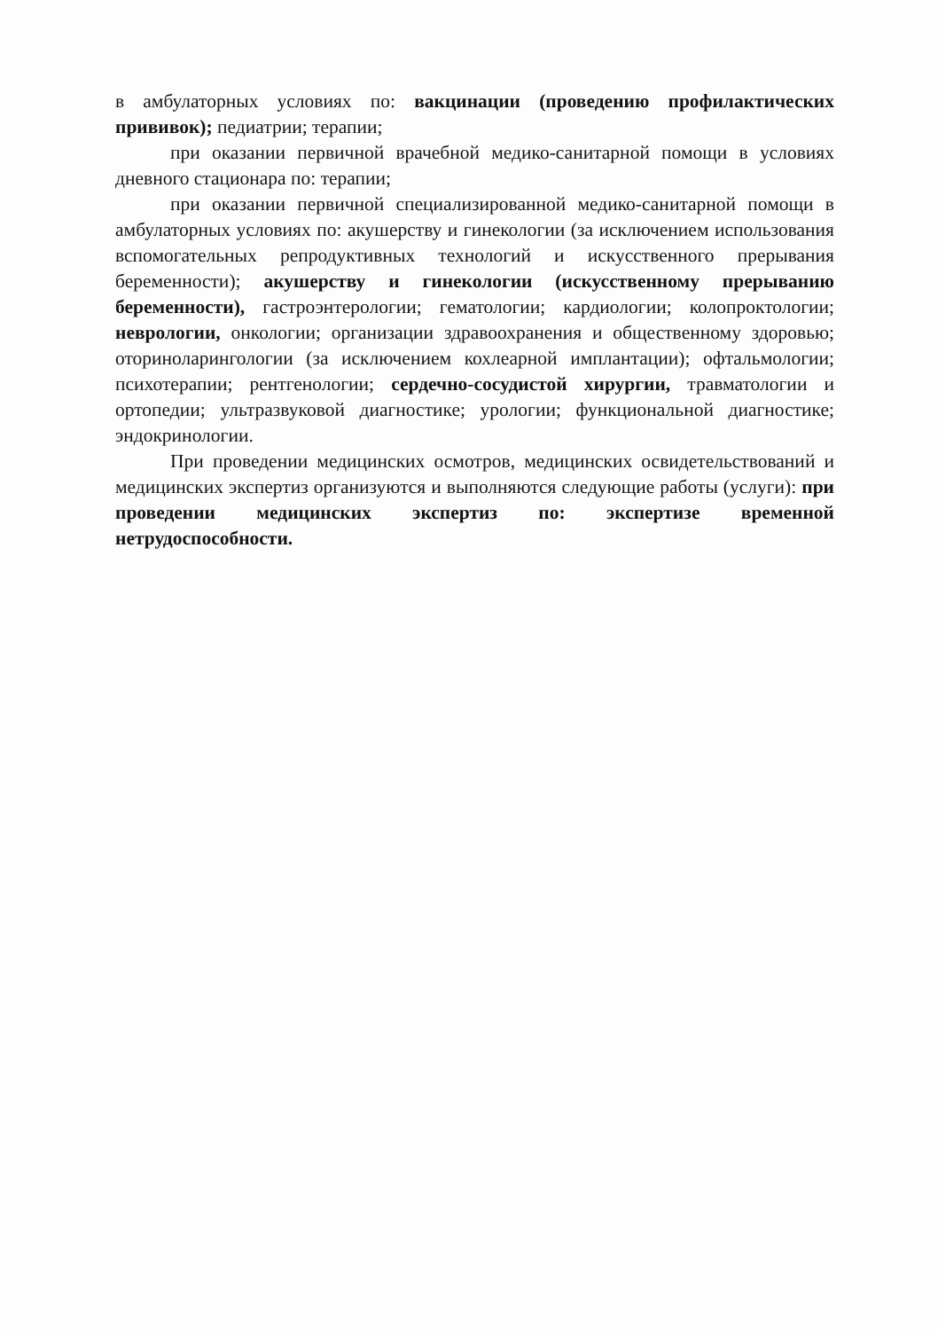в амбулаторных условиях по: вакцинации (проведению профилактических прививок); педиатрии; терапии;
при оказании первичной врачебной медико-санитарной помощи в условиях дневного стационара по: терапии;
при оказании первичной специализированной медико-санитарной помощи в амбулаторных условиях по: акушерству и гинекологии (за исключением использования вспомогательных репродуктивных технологий и искусственного прерывания беременности); акушерству и гинекологии (искусственному прерыванию беременности), гастроэнтерологии; гематологии; кардиологии; колопроктологии; неврологии, онкологии; организации здравоохранения и общественному здоровью; оториноларингологии (за исключением кохлеарной имплантации); офтальмологии; психотерапии; рентгенологии; сердечно-сосудистой хирургии, травматологии и ортопедии; ультразвуковой диагностике; урологии; функциональной диагностике; эндокринологии.
При проведении медицинских осмотров, медицинских освидетельствований и медицинских экспертиз организуются и выполняются следующие работы (услуги): при проведении медицинских экспертиз по: экспертизе временной нетрудоспособности.